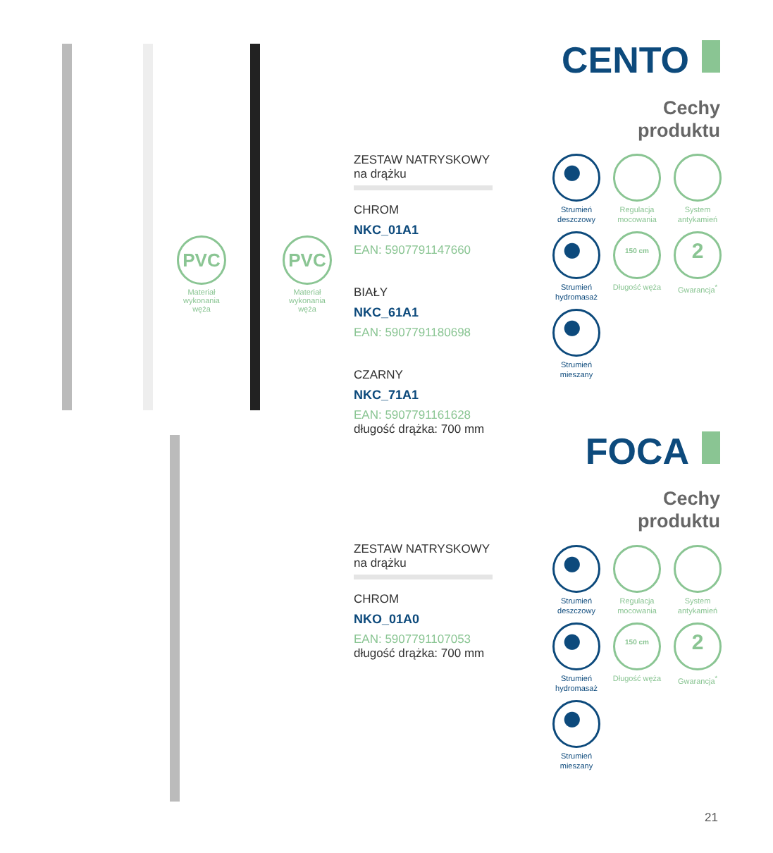PVC
Materiał wykonania węża
PVC
Materiał wykonania węża
CENTO
Cechy
produktu
ZESTAW NATRYSKOWY
na drążku
CHROM
NKC_01A1
EAN: 5907791147660
BIAŁY
NKC_61A1
EAN: 5907791180698
CZARNY
NKC_71A1
EAN: 5907791161628
długość drążka: 700 mm
Strumień deszczowy
Regulacja mocowania
System antykamień
Strumień hydromasaż
150 cm
Długość węża
2
Gwarancja<sup>*</sup>
Strumień mieszany
FOCA
Cechy
produktu
ZESTAW NATRYSKOWY
na drążku
CHROM
NKO_01A0
EAN: 5907791107053
długość drążka: 700 mm
Strumień deszczowy
Regulacja mocowania
System antykamień
Strumień hydromasaż
150 cm
Długość węża
2
Gwarancja<sup>*</sup>
Strumień mieszany
21